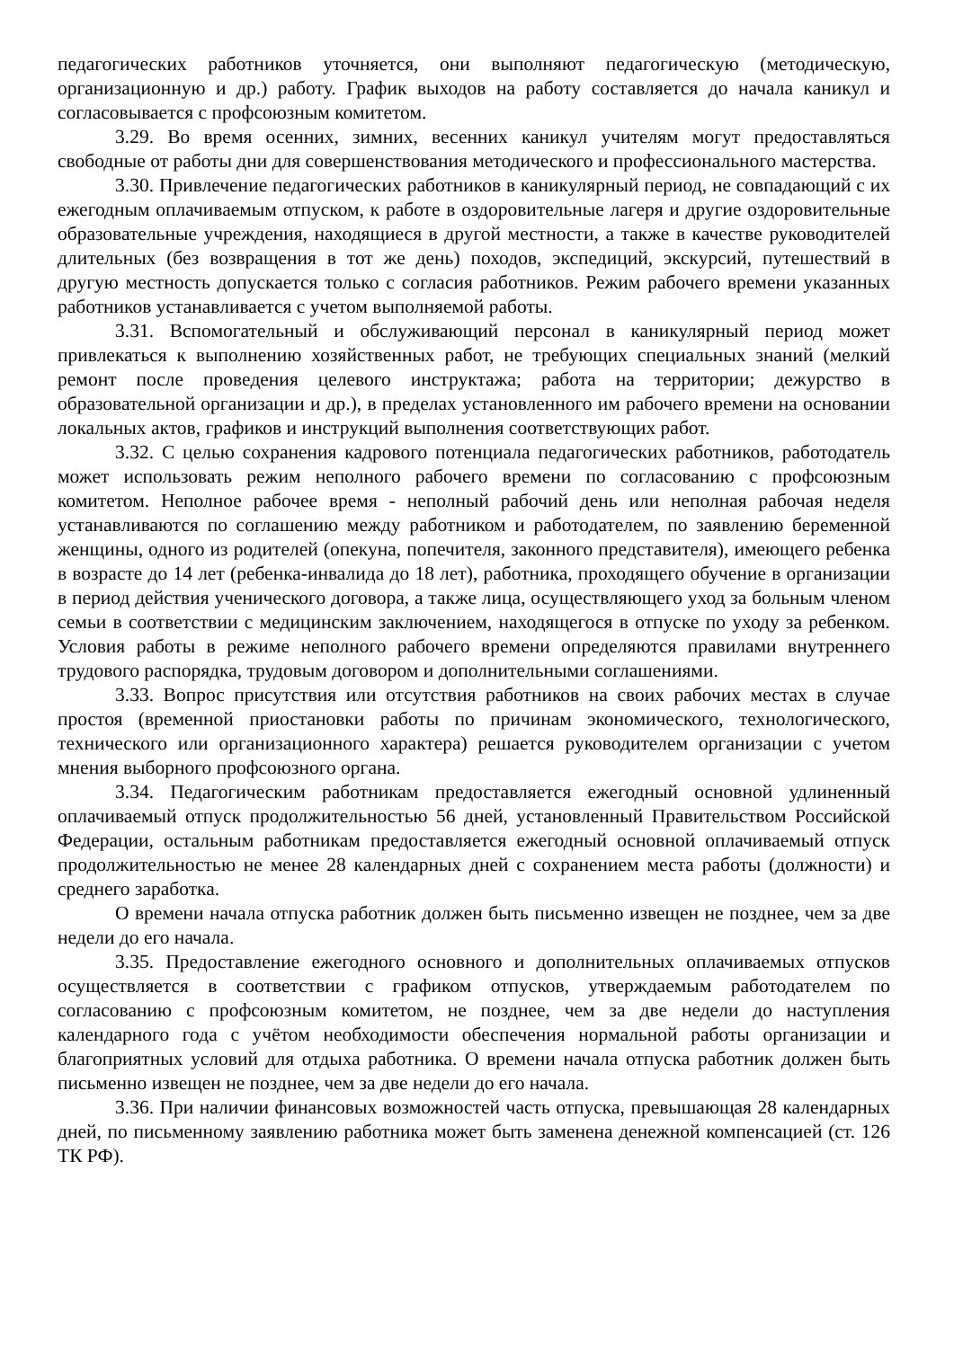педагогических работников уточняется, они выполняют педагогическую (методическую, организационную и др.) работу. График выходов на работу составляется до начала каникул и согласовывается с профсоюзным комитетом.
3.29. Во время осенних, зимних, весенних каникул учителям могут предоставляться свободные от работы дни для совершенствования методического и профессионального мастерства.
3.30. Привлечение педагогических работников в каникулярный период, не совпадающий с их ежегодным оплачиваемым отпуском, к работе в оздоровительные лагеря и другие оздоровительные образовательные учреждения, находящиеся в другой местности, а также в качестве руководителей длительных (без возвращения в тот же день) походов, экспедиций, экскурсий, путешествий в другую местность допускается только с согласия работников. Режим рабочего времени указанных работников устанавливается с учетом выполняемой работы.
3.31. Вспомогательный и обслуживающий персонал в каникулярный период может привлекаться к выполнению хозяйственных работ, не требующих специальных знаний (мелкий ремонт после проведения целевого инструктажа; работа на территории; дежурство в образовательной организации и др.), в пределах установленного им рабочего времени на основании локальных актов, графиков и инструкций выполнения соответствующих работ.
3.32. С целью сохранения кадрового потенциала педагогических работников, работодатель может использовать режим неполного рабочего времени по согласованию с профсоюзным комитетом. Неполное рабочее время - неполный рабочий день или неполная рабочая неделя устанавливаются по соглашению между работником и работодателем, по заявлению беременной женщины, одного из родителей (опекуна, попечителя, законного представителя), имеющего ребенка в возрасте до 14 лет (ребенка-инвалида до 18 лет), работника, проходящего обучение в организации в период действия ученического договора, а также лица, осуществляющего уход за больным членом семьи в соответствии с медицинским заключением, находящегося в отпуске по уходу за ребенком. Условия работы в режиме неполного рабочего времени определяются правилами внутреннего трудового распорядка, трудовым договором и дополнительными соглашениями.
3.33. Вопрос присутствия или отсутствия работников на своих рабочих местах в случае простоя (временной приостановки работы по причинам экономического, технологического, технического или организационного характера) решается руководителем организации с учетом мнения выборного профсоюзного органа.
3.34. Педагогическим работникам предоставляется ежегодный основной удлиненный оплачиваемый отпуск продолжительностью 56 дней, установленный Правительством Российской Федерации, остальным работникам предоставляется ежегодный основной оплачиваемый отпуск продолжительностью не менее 28 календарных дней с сохранением места работы (должности) и среднего заработка.
О времени начала отпуска работник должен быть письменно извещен не позднее, чем за две недели до его начала.
3.35. Предоставление ежегодного основного и дополнительных оплачиваемых отпусков осуществляется в соответствии с графиком отпусков, утверждаемым работодателем по согласованию с профсоюзным комитетом, не позднее, чем за две недели до наступления календарного года с учётом необходимости обеспечения нормальной работы организации и благоприятных условий для отдыха работника. О времени начала отпуска работник должен быть письменно извещен не позднее, чем за две недели до его начала.
3.36. При наличии финансовых возможностей часть отпуска, превышающая 28 календарных дней, по письменному заявлению работника может быть заменена денежной компенсацией (ст. 126 ТК РФ).